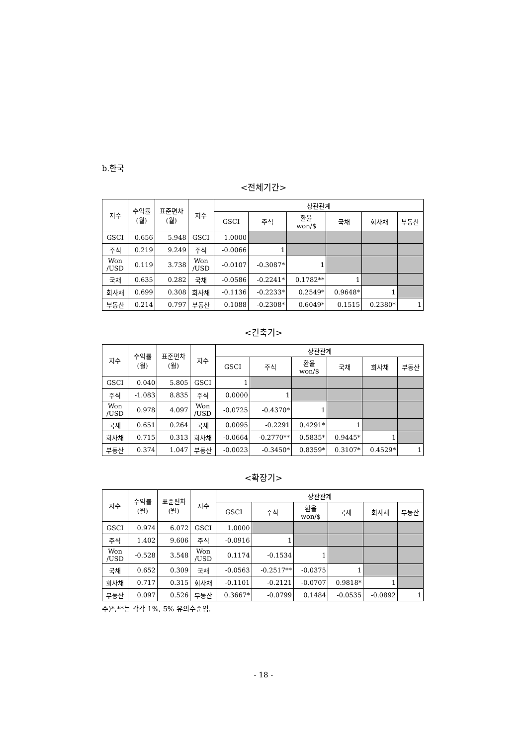b.한국
<전체기간>
| 지수 | 수익률 (월) | 표준편차 (월) | 지수 | 상관관계 | | | | | |
| --- | --- | --- | --- | --- | --- | --- | --- | --- | --- |
| | | | | GSCI | 주식 | 환율 won/$ | 국채 | 회사채 | 부동산 |
| GSCI | 0.656 | 5.948 | GSCI | 1.0000 | | | | | |
| 주식 | 0.219 | 9.249 | 주식 | -0.0066 | 1 | | | | |
| Won /USD | 0.119 | 3.738 | Won /USD | -0.0107 | -0.3087* | 1 | | | |
| 국채 | 0.635 | 0.282 | 국채 | -0.0586 | -0.2241* | 0.1782** | 1 | | |
| 회사채 | 0.699 | 0.308 | 회사채 | -0.1136 | -0.2233* | 0.2549* | 0.9648* | 1 | |
| 부동산 | 0.214 | 0.797 | 부동산 | 0.1088 | -0.2308* | 0.6049* | 0.1515 | 0.2380* | 1 |
<긴축기>
| 지수 | 수익률 (월) | 표준편차 (월) | 지수 | 상관관계 | | | | | |
| --- | --- | --- | --- | --- | --- | --- | --- | --- | --- |
| | | | | GSCI | 주식 | 환율 won/$ | 국채 | 회사채 | 부동산 |
| GSCI | 0.040 | 5.805 | GSCI | 1 | | | | | |
| 주식 | -1.083 | 8.835 | 주식 | 0.0000 | 1 | | | | |
| Won /USD | 0.978 | 4.097 | Won /USD | -0.0725 | -0.4370* | 1 | | | |
| 국채 | 0.651 | 0.264 | 국채 | 0.0095 | -0.2291 | 0.4291* | 1 | | |
| 회사채 | 0.715 | 0.313 | 회사채 | -0.0664 | -0.2770** | 0.5835* | 0.9445* | 1 | |
| 부동산 | 0.374 | 1.047 | 부동산 | -0.0023 | -0.3450* | 0.8359* | 0.3107* | 0.4529* | 1 |
<확장기>
| 지수 | 수익률 (월) | 표준편차 (월) | 지수 | 상관관계 | | | | | |
| --- | --- | --- | --- | --- | --- | --- | --- | --- | --- |
| | | | | GSCI | 주식 | 환율 won/$ | 국채 | 회사채 | 부동산 |
| GSCI | 0.974 | 6.072 | GSCI | 1.0000 | | | | | |
| 주식 | 1.402 | 9.606 | 주식 | -0.0916 | 1 | | | | |
| Won /USD | -0.528 | 3.548 | Won /USD | 0.1174 | -0.1534 | 1 | | | |
| 국채 | 0.652 | 0.309 | 국채 | -0.0563 | -0.2517** | -0.0375 | 1 | | |
| 회사채 | 0.717 | 0.315 | 회사채 | -0.1101 | -0.2121 | -0.0707 | 0.9818* | 1 | |
| 부동산 | 0.097 | 0.526 | 부동산 | 0.3667* | -0.0799 | 0.1484 | -0.0535 | -0.0892 | 1 |
주)*,**는 각각 1%, 5% 유의수준임.
- 18 -